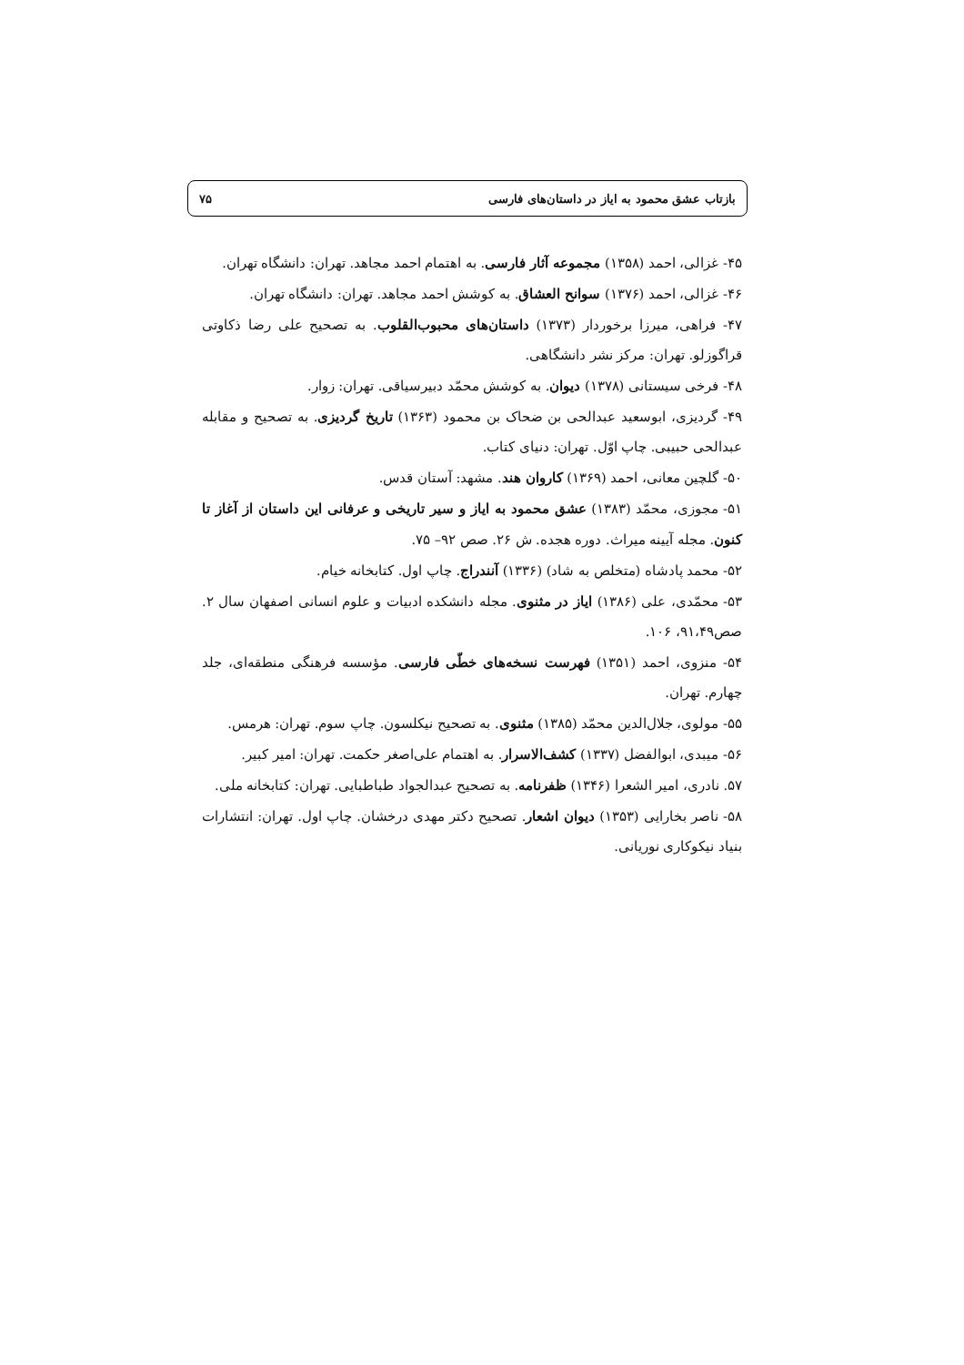بازتاب عشق محمود به ایاز در داستان‌های فارسی ۷۵
۴۵- غزالی، احمد (۱۳۵۸) مجموعه آثار فارسی. به اهتمام احمد مجاهد. تهران: دانشگاه تهران.
۴۶- غزالی، احمد (۱۳۷۶) سوانح العشاق. به کوشش احمد مجاهد. تهران: دانشگاه تهران.
۴۷- فراهی، میرزا برخوردار (۱۳۷۳) داستان‌های محبوب‌القلوب. به تصحیح علی رضا ذکاوتی قراگوزلو. تهران: مرکز نشر دانشگاهی.
۴۸- فرخی سیستانی (۱۳۷۸) دیوان. به کوشش محمّد دبیرسیاقی. تهران: زوار.
۴۹- گردیزی، ابوسعید عبدالحی بن ضحاک بن محمود (۱۳۶۳) تاریخ گردیزی. به تصحیح و مقابله عبدالحی حبیبی. چاپ اوّل. تهران: دنیای کتاب.
۵۰- گلچین معانی، احمد (۱۳۶۹) کاروان هند. مشهد: آستان قدس.
۵۱- مجوزی، محمّد (۱۳۸۳) عشق محمود به ایاز و سیر تاریخی و عرفانی این داستان از آغاز تا کنون. مجله آیینه میراث. دوره هجده. ش ۲۶. صص ۹۲– ۷۵.
۵۲- محمد پادشاه (متخلص به شاد) (۱۳۳۶) آنندراج. چاپ اول. کتابخانه خیام.
۵۳- محمّدی، علی (۱۳۸۶) ایاز در مثنوی. مجله دانشکده ادبیات و علوم انسانی اصفهان سال ۲. صص۹۱،۴۹، ۱۰۶.
۵۴- منزوی، احمد (۱۳۵۱) فهرست نسخه‌های خطّی فارسی. مؤسسه فرهنگی منطقه‌ای، جلد چهارم. تهران.
۵۵- مولوی، جلال‌الدین محمّد (۱۳۸۵) مثنوی. به تصحیح نیکلسون. چاپ سوم. تهران: هرمس.
۵۶- میبدی، ابوالفضل (۱۳۳۷) کشف‌الاسرار. به اهتمام علی‌اصغر حکمت. تهران: امیر کبیر.
۵۷. نادری، امیر الشعرا (۱۳۴۶) ظفرنامه. به تصحیح عبدالجواد طباطبایی. تهران: کتابخانه ملی.
۵۸- ناصر بخارایی (۱۳۵۳) دیوان اشعار. تصحیح دکتر مهدی درخشان. چاپ اول. تهران: انتشارات بنیاد نیکوکاری نوریانی.